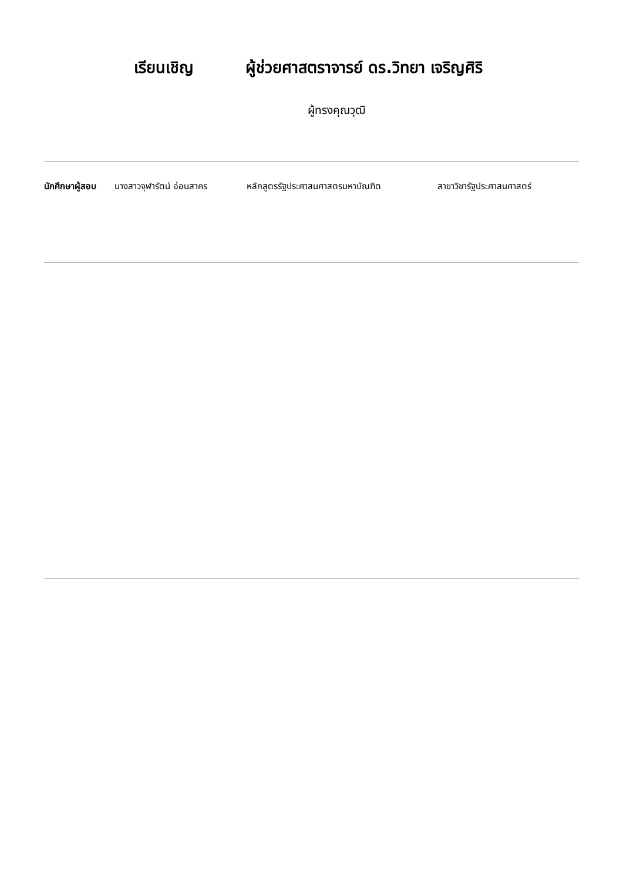เรียนเชิญ ผู้ช่วยศาสตราจารย์ ดร.วิทยา เจริญศิริ
ผู้ทรงคุณวุฒิ
นักศึกษาผู้สอบ นางสาวจุฬารัตน์ อ่อนสาคร หลักสูตรรัฐประศาสนศาสตรมหาบัณฑิต สาขาวิชารัฐประศาสนศาสตร์